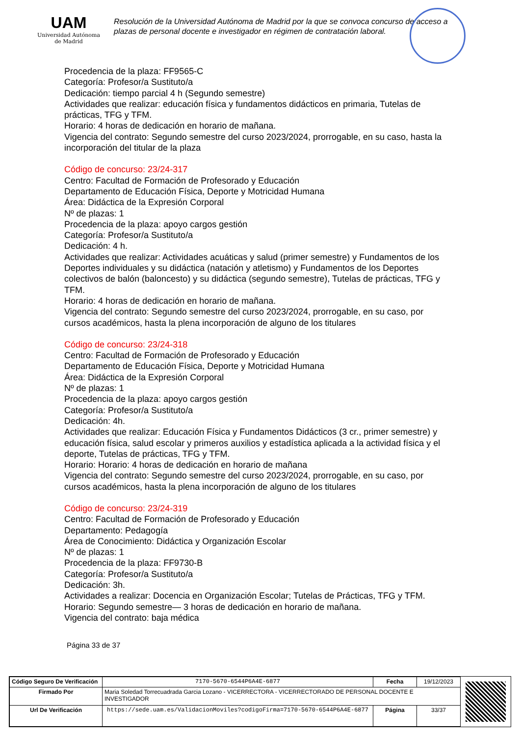UAM
Universidad Autónoma
de Madrid
Resolución de la Universidad Autónoma de Madrid por la que se convoca concurso de acceso a plazas de personal docente e investigador en régimen de contratación laboral.
Procedencia de la plaza: FF9565-C
Categoría: Profesor/a Sustituto/a
Dedicación: tiempo parcial 4 h (Segundo semestre)
Actividades que realizar: educación física y fundamentos didácticos en primaria, Tutelas de prácticas, TFG y TFM.
Horario: 4 horas de dedicación en horario de mañana.
Vigencia del contrato: Segundo semestre del curso 2023/2024, prorrogable, en su caso, hasta la incorporación del titular de la plaza
Código de concurso: 23/24-317
Centro: Facultad de Formación de Profesorado y Educación
Departamento de Educación Física, Deporte y Motricidad Humana
Área: Didáctica de la Expresión Corporal
Nº de plazas: 1
Procedencia de la plaza: apoyo cargos gestión
Categoría: Profesor/a Sustituto/a
Dedicación: 4 h.
Actividades que realizar: Actividades acuáticas y salud (primer semestre) y Fundamentos de los Deportes individuales y su didáctica (natación y atletismo) y Fundamentos de los Deportes colectivos de balón (baloncesto) y su didáctica (segundo semestre), Tutelas de prácticas, TFG y TFM.
Horario: 4 horas de dedicación en horario de mañana.
Vigencia del contrato: Segundo semestre del curso 2023/2024, prorrogable, en su caso, por cursos académicos, hasta la plena incorporación de alguno de los titulares
Código de concurso: 23/24-318
Centro: Facultad de Formación de Profesorado y Educación
Departamento de Educación Física, Deporte y Motricidad Humana
Área: Didáctica de la Expresión Corporal
Nº de plazas: 1
Procedencia de la plaza: apoyo cargos gestión
Categoría: Profesor/a Sustituto/a
Dedicación: 4h.
Actividades que realizar: Educación Física y Fundamentos Didácticos (3 cr., primer semestre) y educación física, salud escolar y primeros auxilios y estadística aplicada a la actividad física y el deporte, Tutelas de prácticas, TFG y TFM.
Horario: Horario: 4 horas de dedicación en horario de mañana
Vigencia del contrato: Segundo semestre del curso 2023/2024, prorrogable, en su caso, por cursos académicos, hasta la plena incorporación de alguno de los titulares
Código de concurso: 23/24-319
Centro: Facultad de Formación de Profesorado y Educación
Departamento: Pedagogía
Área de Conocimiento: Didáctica y Organización Escolar
Nº de plazas: 1
Procedencia de la plaza: FF9730-B
Categoría: Profesor/a Sustituto/a
Dedicación: 3h.
Actividades a realizar: Docencia en Organización Escolar; Tutelas de Prácticas, TFG y TFM.
Horario: Segundo semestre— 3 horas de dedicación en horario de mañana.
Vigencia del contrato: baja médica
Página 33 de 37
| Código Seguro De Verificación | 7170-5670-6544P6A4E-6877 | Fecha | 19/12/2023 |
| Firmado Por | Maria Soledad Torrecuadrada Garcia Lozano - VICERRECTORA - VICERRECTORADO DE PERSONAL DOCENTE E INVESTIGADOR | | |
| Url De Verificación | https://sede.uam.es/ValidacionMoviles?codigoFirma=7170-5670-6544P6A4E-6877 | Página | 33/37 |